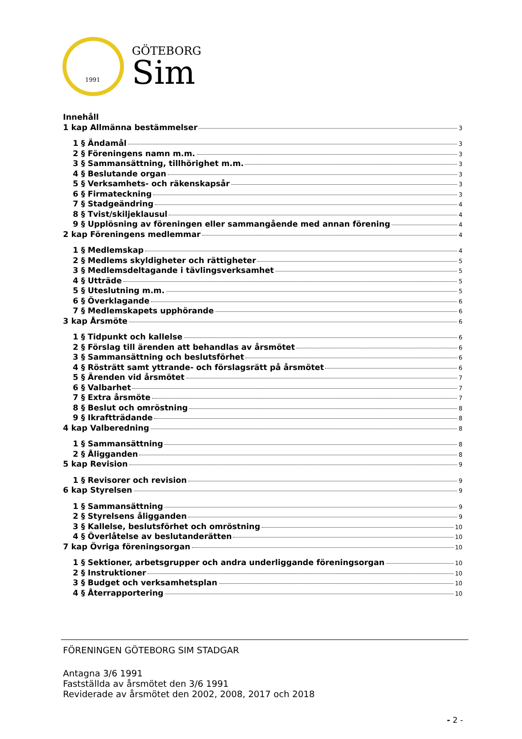1991
GÖTEBORG
Sim
Innehåll
1 kap Allmänna bestämmelser 3
1 § Ändamål 3
2 § Föreningens namn m.m. 3
3 § Sammansättning, tillhörighet m.m. 3
4 § Beslutande organ 3
5 § Verksamhets- och räkenskapsår 3
6 § Firmateckning 3
7 § Stadgeändring 4
8 § Tvist/skiljeklausul 4
9 § Upplösning av föreningen eller sammangående med annan förening 4
2 kap Föreningens medlemmar 4
1 § Medlemskap 4
2 § Medlems skyldigheter och rättigheter 5
3 § Medlemsdeltagande i tävlingsverksamhet 5
4 § Utträde 5
5 § Uteslutning m.m. 5
6 § Överklagande 6
7 § Medlemskapets upphörande 6
3 kap Årsmöte 6
1 § Tidpunkt och kallelse 6
2 § Förslag till ärenden att behandlas av årsmötet 6
3 § Sammansättning och beslutsförhet 6
4 § Rösträtt samt yttrande- och förslagsrätt på årsmötet 6
5 § Ärenden vid årsmötet 7
6 § Valbarhet 7
7 § Extra årsmöte 7
8 § Beslut och omröstning 8
9 § Ikraftträdande 8
4 kap Valberedning 8
1 § Sammansättning 8
2 § Åligganden 8
5 kap Revision 9
1 § Revisorer och revision 9
6 kap Styrelsen 9
1 § Sammansättning 9
2 § Styrelsens åligganden 9
3 § Kallelse, beslutsförhet och omröstning 10
4 § Överlåtelse av beslutanderätten 10
7 kap Övriga föreningsorgan 10
1 § Sektioner, arbetsgrupper och andra underliggande föreningsorgan 10
2 § Instruktioner 10
3 § Budget och verksamhetsplan 10
4 § Återrapportering 10
FÖRENINGEN GÖTEBORG SIM STADGAR
Antagna 3/6 1991
Fastställda av årsmötet den 3/6 1991
Reviderade av årsmötet den 2002, 2008, 2017 och 2018
- 2 -